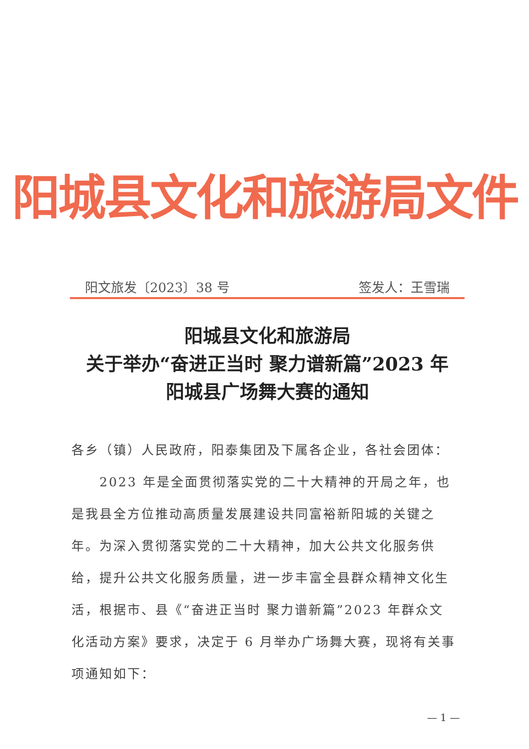阳城县文化和旅游局文件
阳文旅发〔2023〕38 号 签发人：王雪瑞
阳城县文化和旅游局
关于举办“奋进正当时 聚力谱新篇”2023 年
阳城县广场舞大赛的通知
各乡（镇）人民政府，阳泰集团及下属各企业，各社会团体：
　　2023 年是全面贯彻落实党的二十大精神的开局之年，也是我县全方位推动高质量发展建设共同富裕新阳城的关键之年。为深入贯彻落实党的二十大精神，加大公共文化服务供给，提升公共文化服务质量，进一步丰富全县群众精神文化生活，根据市、县《“奋进正当时 聚力谱新篇”2023 年群众文化活动方案》要求，决定于 6 月举办广场舞大赛，现将有关事项通知如下：
— 1 —